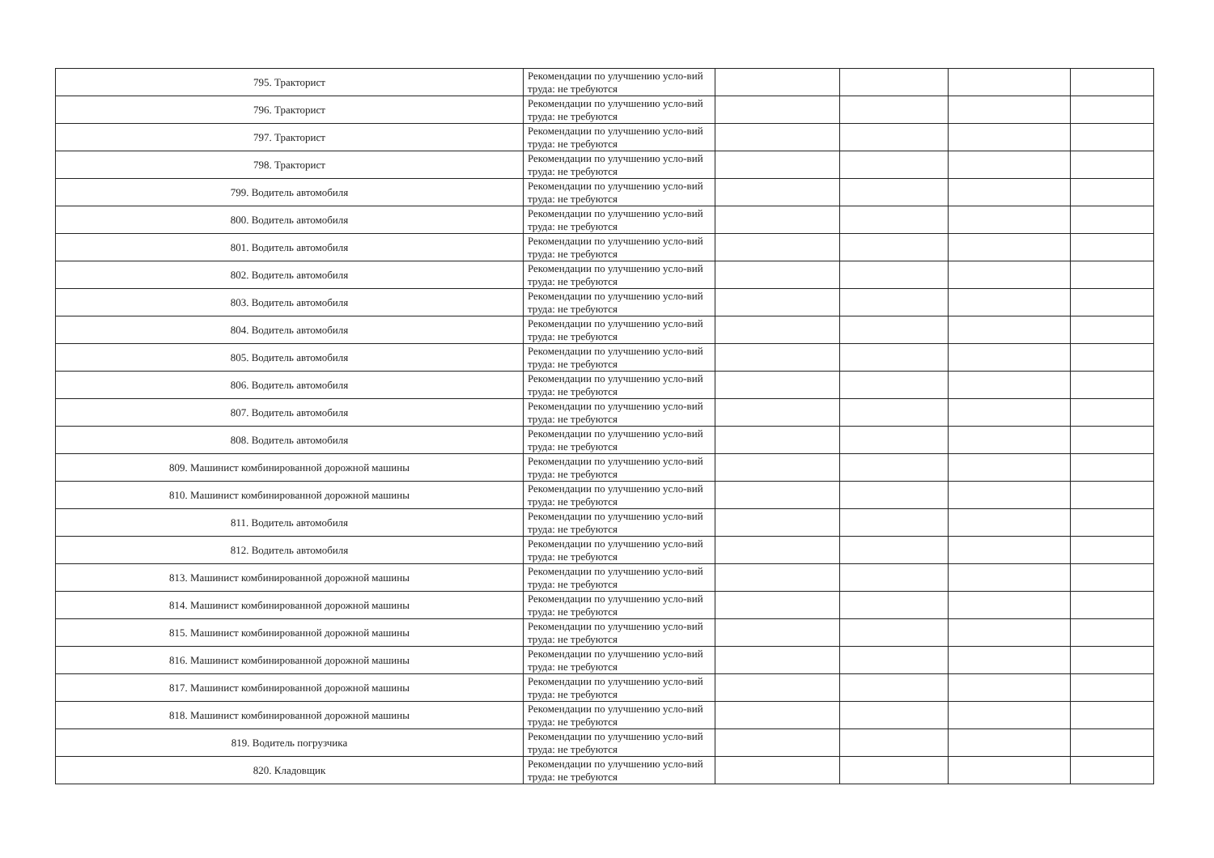| 795. Тракторист | Рекомендации по улучшению усло-вий труда: не требуются | | | | |
| 796. Тракторист | Рекомендации по улучшению усло-вий труда: не требуются | | | | |
| 797. Тракторист | Рекомендации по улучшению усло-вий труда: не требуются | | | | |
| 798. Тракторист | Рекомендации по улучшению усло-вий труда: не требуются | | | | |
| 799. Водитель автомобиля | Рекомендации по улучшению усло-вий труда: не требуются | | | | |
| 800. Водитель автомобиля | Рекомендации по улучшению усло-вий труда: не требуются | | | | |
| 801. Водитель автомобиля | Рекомендации по улучшению усло-вий труда: не требуются | | | | |
| 802. Водитель автомобиля | Рекомендации по улучшению усло-вий труда: не требуются | | | | |
| 803. Водитель автомобиля | Рекомендации по улучшению усло-вий труда: не требуются | | | | |
| 804. Водитель автомобиля | Рекомендации по улучшению усло-вий труда: не требуются | | | | |
| 805. Водитель автомобиля | Рекомендации по улучшению усло-вий труда: не требуются | | | | |
| 806. Водитель автомобиля | Рекомендации по улучшению усло-вий труда: не требуются | | | | |
| 807. Водитель автомобиля | Рекомендации по улучшению усло-вий труда: не требуются | | | | |
| 808. Водитель автомобиля | Рекомендации по улучшению усло-вий труда: не требуются | | | | |
| 809. Машинист комбинированной дорожной машины | Рекомендации по улучшению усло-вий труда: не требуются | | | | |
| 810. Машинист комбинированной дорожной машины | Рекомендации по улучшению усло-вий труда: не требуются | | | | |
| 811. Водитель автомобиля | Рекомендации по улучшению усло-вий труда: не требуются | | | | |
| 812. Водитель автомобиля | Рекомендации по улучшению усло-вий труда: не требуются | | | | |
| 813. Машинист комбинированной дорожной машины | Рекомендации по улучшению усло-вий труда: не требуются | | | | |
| 814. Машинист комбинированной дорожной машины | Рекомендации по улучшению усло-вий труда: не требуются | | | | |
| 815. Машинист комбинированной дорожной машины | Рекомендации по улучшению усло-вий труда: не требуются | | | | |
| 816. Машинист комбинированной дорожной машины | Рекомендации по улучшению усло-вий труда: не требуются | | | | |
| 817. Машинист комбинированной дорожной машины | Рекомендации по улучшению усло-вий труда: не требуются | | | | |
| 818. Машинист комбинированной дорожной машины | Рекомендации по улучшению усло-вий труда: не требуются | | | | |
| 819. Водитель погрузчика | Рекомендации по улучшению усло-вий труда: не требуются | | | | |
| 820. Кладовщик | Рекомендации по улучшению усло-вий труда: не требуются | | | | |